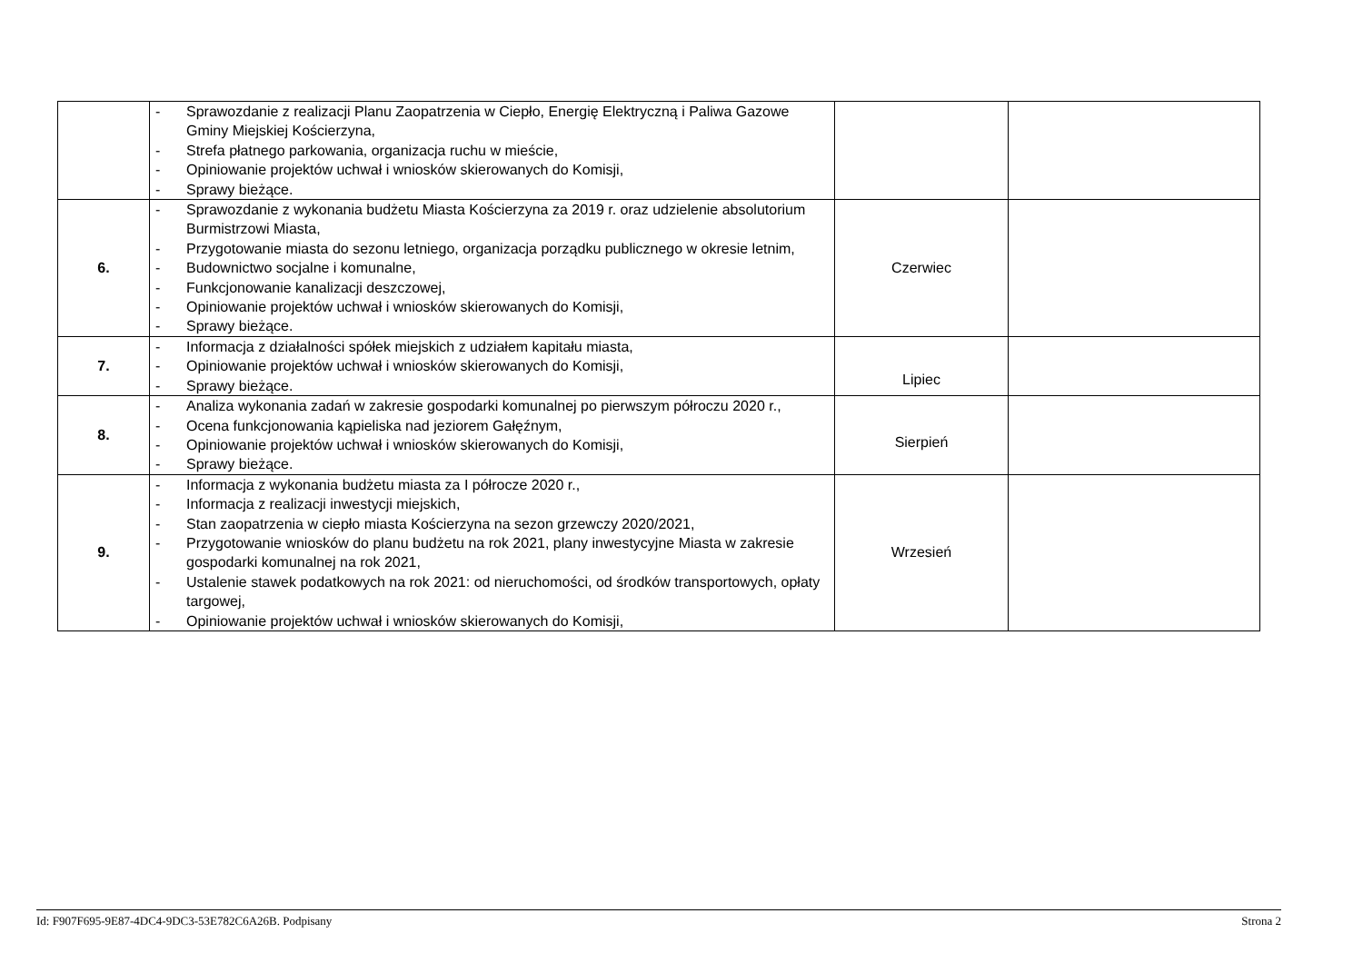| | - Sprawozdanie z realizacji Planu Zaopatrzenia w Ciepło, Energię Elektryczną i Paliwa Gazowe Gminy Miejskiej Kościerzyna, - Strefa płatnego parkowania, organizacja ruchu w mieście, - Opiniowanie projektów uchwał i wniosków skierowanych do Komisji, - Sprawy bieżące. | | |
| 6. | - Sprawozdanie z wykonania budżetu Miasta Kościerzyna za 2019 r. oraz udzielenie absolutorium Burmistrzowi Miasta, - Przygotowanie miasta do sezonu letniego, organizacja porządku publicznego w okresie letnim, - Budownictwo socjalne i komunalne, - Funkcjonowanie kanalizacji deszczowej, - Opiniowanie projektów uchwał i wniosków skierowanych do Komisji, - Sprawy bieżące. | Czerwiec | |
| 7. | - Informacja z działalności spółek miejskich z udziałem kapitału miasta, - Opiniowanie projektów uchwał i wniosków skierowanych do Komisji, - Sprawy bieżące. | Lipiec | |
| 8. | - Analiza wykonania zadań w zakresie gospodarki komunalnej po pierwszym półroczu 2020 r., - Ocena funkcjonowania kąpieliska nad jeziorem Gałęźnym, - Opiniowanie projektów uchwał i wniosków skierowanych do Komisji, - Sprawy bieżące. | Sierpień | |
| 9. | - Informacja z wykonania budżetu miasta za I półrocze 2020 r., - Informacja z realizacji inwestycji miejskich, - Stan zaopatrzenia w ciepło miasta Kościerzyna na sezon grzewczy 2020/2021, - Przygotowanie wniosków do planu budżetu na rok 2021, plany inwestycyjne Miasta w zakresie gospodarki komunalnej na rok 2021, - Ustalenie stawek podatkowych na rok 2021: od nieruchomości, od środków transportowych, opłaty targowej, - Opiniowanie projektów uchwał i wniosków skierowanych do Komisji, | Wrzesień | |
Id: F907F695-9E87-4DC4-9DC3-53E782C6A26B. Podpisany Strona 2